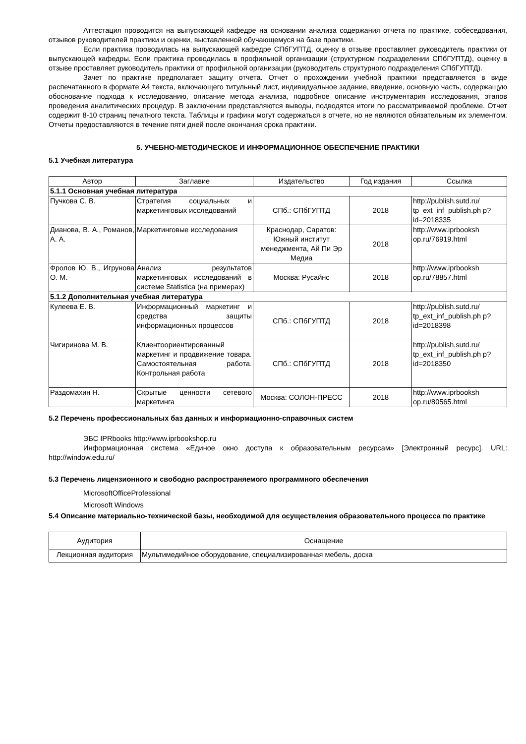Аттестация проводится на выпускающей кафедре на основании анализа содержания отчета по практике, собеседования, отзывов руководителей практики и оценки, выставленной обучающемуся на базе практики.
Если практика проводилась на выпускающей кафедре СПбГУПТД, оценку в отзыве проставляет руководитель практики от выпускающей кафедры. Если практика проводилась в профильной организации (структурном подразделении СПбГУПТД), оценку в отзыве проставляет руководитель практики от профильной организации (руководитель структурного подразделения СПбГУПТД).
Зачет по практике предполагает защиту отчета. Отчет о прохождении учебной практики представляется в виде распечатанного в формате А4 текста, включающего титульный лист, индивидуальное задание, введение, основную часть, содержащую обоснование подхода к исследованию, описание метода анализа, подробное описание инструментария исследования, этапов проведения аналитических процедур. В заключении представляются выводы, подводятся итоги по рассматриваемой проблеме. Отчет содержит 8-10 страниц печатного текста. Таблицы и графики могут содержаться в отчете, но не являются обязательным их элементом. Отчеты предоставляются в течение пяти дней после окончания срока практики.
5. УЧЕБНО-МЕТОДИЧЕСКОЕ И ИНФОРМАЦИОННОЕ ОБЕСПЕЧЕНИЕ ПРАКТИКИ
5.1 Учебная литература
| Автор | Заглавие | Издательство | Год издания | Ссылка |
| --- | --- | --- | --- | --- |
| 5.1.1 Основная учебная литература | | | | |
| Пучкова С. В. | Стратегия социальных и маркетинговых исследований | СПб.: СПбГУПТД | 2018 | http://publish.sutd.ru/ tp_ext_inf_publish.ph p?id=2018335 |
| Дианова, В. А., Романов, А. А. | Маркетинговые исследования | Краснодар, Саратов: Южный институт менеджмента, Ай Пи Эр Медиа | 2018 | http://www.iprbooksh op.ru/76919.html |
| Фролов Ю. В., Игрунова О. М. | Анализ результатов маркетинговых исследований в системе Statistica (на примерах) | Москва: Русайнс | 2018 | http://www.iprbooksh op.ru/78857.html |
| 5.1.2 Дополнительная учебная литература | | | | |
| Кулеева Е. В. | Информационный маркетинг и средства защиты информационных процессов | СПб.: СПбГУПТД | 2018 | http://publish.sutd.ru/ tp_ext_inf_publish.ph p?id=2018398 |
| Чигиринова М. В. | Клиентоориентированный маркетинг и продвижение товара. Самостоятельная работа. Контрольная работа | СПб.: СПбГУПТД | 2018 | http://publish.sutd.ru/ tp_ext_inf_publish.ph p?id=2018350 |
| Раздомахин Н. | Скрытые ценности сетевого маркетинга | Москва: СОЛОН-ПРЕСС | 2018 | http://www.iprbooksh op.ru/80565.html |
5.2 Перечень профессиональных баз данных и информационно-справочных систем
ЭБС IPRbooks http://www.iprbookshop.ru
Информационная система «Единое окно доступа к образовательным ресурсам» [Электронный ресурс]. URL: http://window.edu.ru/
5.3 Перечень лицензионного и свободно распространяемого программного обеспечения
MicrosoftOfficeProfessional
Microsoft Windows
5.4 Описание материально-технической базы, необходимой для осуществления образовательного процесса по практике
| Аудитория | Оснащение |
| --- | --- |
| Лекционная аудитория | Мультимедийное оборудование, специализированная мебель, доска |